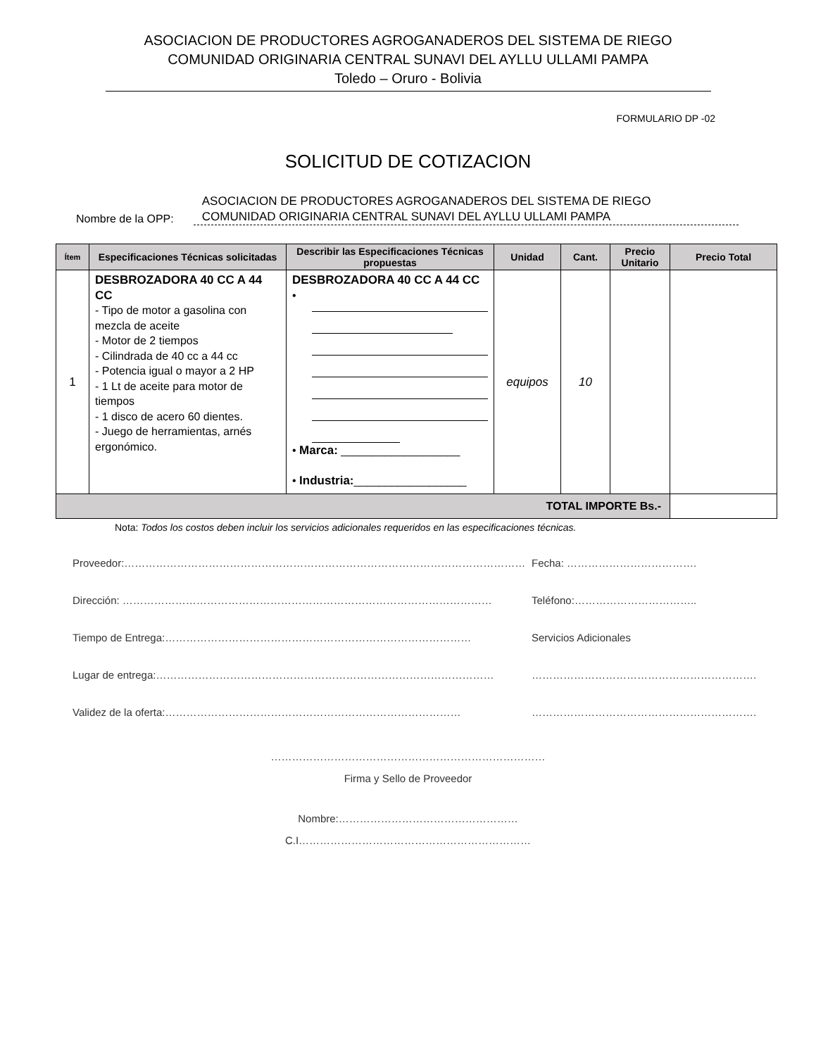ASOCIACION DE PRODUCTORES AGROGANADEROS DEL SISTEMA DE RIEGO
COMUNIDAD ORIGINARIA CENTRAL SUNAVI DEL AYLLU ULLAMI PAMPA
Toledo – Oruro - Bolivia
FORMULARIO DP -02
SOLICITUD DE COTIZACION
Nombre de la OPP:
ASOCIACION DE PRODUCTORES AGROGANADEROS DEL SISTEMA DE RIEGO
COMUNIDAD ORIGINARIA CENTRAL SUNAVI DEL AYLLU ULLAMI PAMPA
| Ítem | Especificaciones Técnicas solicitadas | Describir las Especificaciones Técnicas propuestas | Unidad | Cant. | Precio Unitario | Precio Total |
| --- | --- | --- | --- | --- | --- | --- |
| 1 | DESBROZADORA 40 CC A 44 CC - Tipo de motor a gasolina con mezcla de aceite - Motor de 2 tiempos - Cilindrada de 40 cc a 44 cc - Potencia igual o mayor a 2 HP - 1 Lt de aceite para motor de tiempos - 1 disco de acero 60 dientes. - Juego de herramientas, arnés ergonómico. | DESBROZADORA 40 CC A 44 CC • • Marca: ___________________ • Industria: __________________ | equipos | 10 | | |
| TOTAL IMPORTE Bs.- | | | | | | |
Nota: Todos los costos deben incluir los servicios adicionales requeridos en las especificaciones técnicas.
Proveedor:…………………………………………………………………………………………………… Fecha: ……………………………….
Dirección: …………………………………………………………………………………………… Teléfono:……………………………..
Tiempo de Entrega:…………………………………………………………………………… Servicios Adicionales
Lugar de entrega:…………………………………………………………………………………… ……………………………………………………….
Validez de la oferta:………………………………………………………………………… ……………………………………………………….
……………………………………………………………………
Firma y Sello de Proveedor
Nombre:……………………………………………
C.I…………………………………………………………